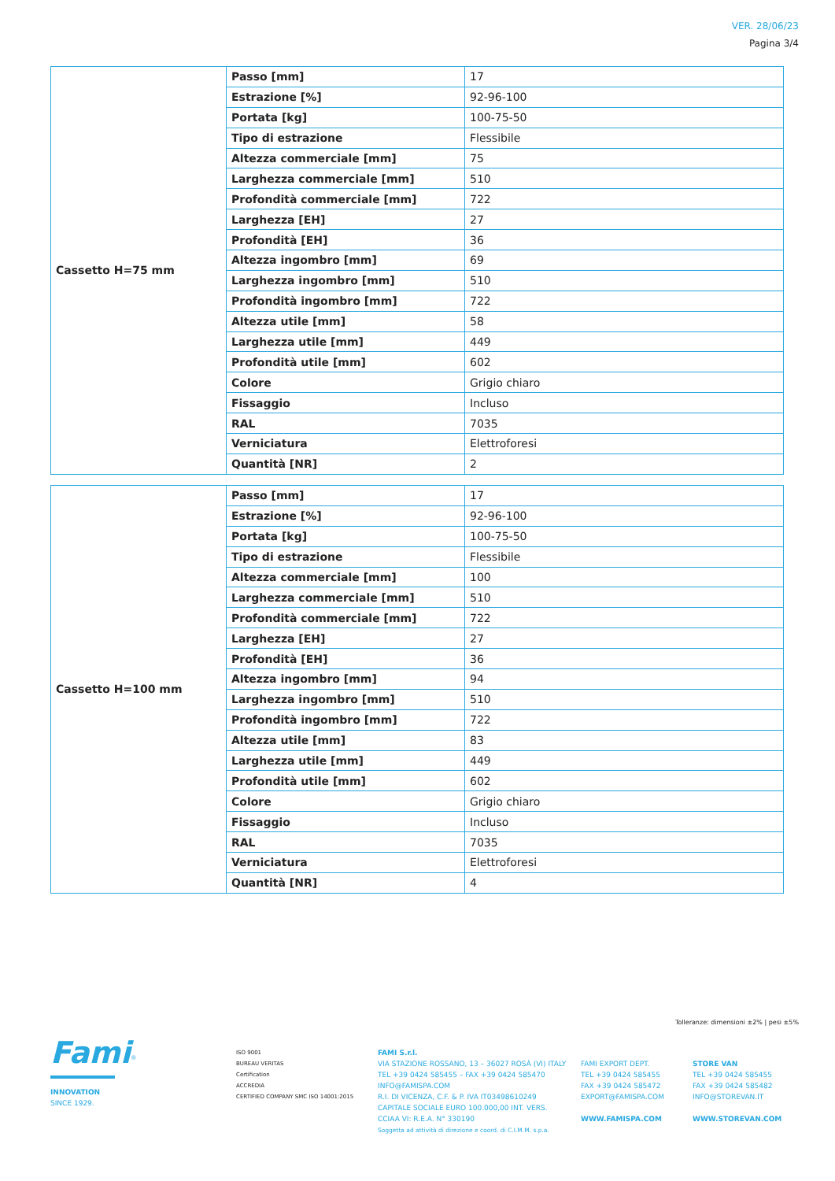VER. 28/06/23
Pagina 3/4
| Cassetto H=75 mm | Passo [mm] | 17 |
| | Estrazione [%] | 92-96-100 |
| | Portata [kg] | 100-75-50 |
| | Tipo di estrazione | Flessibile |
| | Altezza commerciale [mm] | 75 |
| | Larghezza commerciale [mm] | 510 |
| | Profondità commerciale [mm] | 722 |
| | Larghezza [EH] | 27 |
| | Profondità [EH] | 36 |
| | Altezza ingombro [mm] | 69 |
| | Larghezza ingombro [mm] | 510 |
| | Profondità ingombro [mm] | 722 |
| | Altezza utile [mm] | 58 |
| | Larghezza utile [mm] | 449 |
| | Profondità utile [mm] | 602 |
| | Colore | Grigio chiaro |
| | Fissaggio | Incluso |
| | RAL | 7035 |
| | Verniciatura | Elettroforesi |
| | Quantità [NR] | 2 |
| Cassetto H=100 mm | Passo [mm] | 17 |
| | Estrazione [%] | 92-96-100 |
| | Portata [kg] | 100-75-50 |
| | Tipo di estrazione | Flessibile |
| | Altezza commerciale [mm] | 100 |
| | Larghezza commerciale [mm] | 510 |
| | Profondità commerciale [mm] | 722 |
| | Larghezza [EH] | 27 |
| | Profondità [EH] | 36 |
| | Altezza ingombro [mm] | 94 |
| | Larghezza ingombro [mm] | 510 |
| | Profondità ingombro [mm] | 722 |
| | Altezza utile [mm] | 83 |
| | Larghezza utile [mm] | 449 |
| | Profondità utile [mm] | 602 |
| | Colore | Grigio chiaro |
| | Fissaggio | Incluso |
| | RAL | 7035 |
| | Verniciatura | Elettroforesi |
| | Quantità [NR] | 4 |
Tolleranze: dimensioni ±2% | pesi ±5%
Fami<sup>®</sup>
INNOVATION
SINCE 1929.
ISO 9001
BUREAU VERITAS
Certification
ACCREDIA
CERTIFIED COMPANY SMC ISO 14001:2015
FAMI S.r.l.
VIA STAZIONE ROSSANO, 13 – 36027 ROSÀ (VI) ITALY
TEL +39 0424 585455 – FAX +39 0424 585470
INFO@FAMISPA.COM
R.I. DI VICENZA, C.F. & P. IVA IT03498610249
CAPITALE SOCIALE EURO 100.000,00 INT. VERS.
CCIAA VI: R.E.A. N° 330190
Soggetta ad attività di direzione e coord. di C.I.M.M. s.p.a.
FAMI EXPORT DEPT.
TEL +39 0424 585455
FAX +39 0424 585472
EXPORT@FAMISPA.COM
WWW.FAMISPA.COM
STORE VAN
TEL +39 0424 585455
FAX +39 0424 585482
INFO@STOREVAN.IT
WWW.STOREVAN.COM